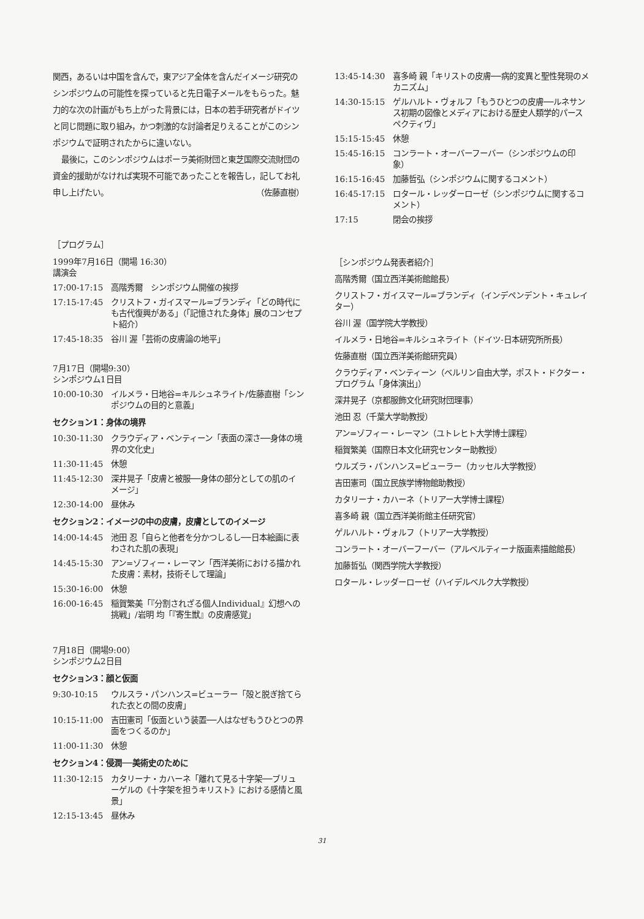関西，あるいは中国を含んで，東アジア全体を含んだイメージ研究のシンポジウムの可能性を探っていると先日電子メールをもらった。魅力的な次の計画がもち上がった背景には，日本の若手研究者がドイツと同じ問題に取り組み，かつ刺激的な討論者足りえることがこのシンポジウムで証明されたからに違いない。
最後に，このシンポジウムはポーラ美術財団と東芝国際交流財団の資金的援助がなければ実現不可能であったことを報告し，記してお礼申し上げたい。 （佐藤直樹）
［プログラム］
1999年7月16日（開場 16:30）
講演会
17:00-17:15 高階秀爾　シンポジウム開催の挨拶
17:15-17:45 クリストフ・ガイスマール=ブランディ「どの時代にも古代復興がある」（「記憶された身体」展のコンセプト紹介）
17:45-18:35 谷川 渥「芸術の皮膚論の地平」
7月17日（開場9:30）
シンポジウム1日目
10:00-10:30 イルメラ・日地谷=キルシュネライト/佐藤直樹「シンポジウムの目的と意義」
セクション1：身体の境界
10:30-11:30 クラウディア・ベンティーン「表面の深さ──身体の境界の文化史」
11:30-11:45 休憩
11:45-12:30 深井晃子「皮膚と被服──身体の部分としての肌のイメージ」
12:30-14:00 昼休み
セクション2：イメージの中の皮膚，皮膚としてのイメージ
14:00-14:45 池田 忍「自らと他者を分かつしるし──日本絵画に表わされた肌の表現」
14:45-15:30 アン=ゾフィー・レーマン「西洋美術における描かれた皮膚：素材，技術そして理論」
15:30-16:00 休憩
16:00-16:45 稲賀繁美「『分割されざる個人Individual』幻想への挑戦」/岩明 均「『寄生獣』の皮膚感覚」
7月18日（開場9:00）
シンポジウム2日目
セクション3：顔と仮面
9:30-10:15 ウルスラ・パンハンス=ビューラー「殻と脱ぎ捨てられた衣との間の皮膚」
10:15-11:00 吉田憲司「仮面という装置──人はなぜもうひとつの界面をつくるのか」
11:00-11:30 休憩
セクション4：侵潤──美術史のために
11:30-12:15 カタリーナ・カハーネ「離れて見る十字架──ブリューゲルの《十字架を担うキリスト》における感情と風景」
12:15-13:45 昼休み
13:45-14:30 喜多崎 親「キリストの皮膚──病的変異と聖性発現のメカニズム」
14:30-15:15 ゲルハルト・ヴォルフ「もうひとつの皮膚──ルネサンス初期の図像とメディアにおける歴史人類学的パースペクティヴ」
15:15-15:45 休憩
15:45-16:15 コンラート・オーバーフーバー（シンポジウムの印象）
16:15-16:45 加藤哲弘（シンポジウムに関するコメント）
16:45-17:15 ロタール・レッダーローゼ（シンポジウムに関するコメント）
17:15 閉会の挨拶
［シンポジウム発表者紹介］
高階秀爾（国立西洋美術館館長）
クリストフ・ガイスマール=ブランディ（インデペンデント・キュレイター）
谷川 渥（国学院大学教授）
イルメラ・日地谷=キルシュネライト（ドイツ-日本研究所所長）
佐藤直樹（国立西洋美術館研究員）
クラウディア・ベンティーン（ベルリン自由大学，ポスト・ドクター・プログラム「身体演出」）
深井晃子（京都服飾文化研究財団理事）
池田 忍（千葉大学助教授）
アン=ゾフィー・レーマン（ユトレヒト大学博士課程）
稲賀繁美（国際日本文化研究センター助教授）
ウルズラ・パンハンス=ビューラー（カッセル大学教授）
吉田憲司（国立民族学博物館助教授）
カタリーナ・カハーネ（トリアー大学博士課程）
喜多崎 親（国立西洋美術館主任研究官）
ゲルハルト・ヴォルフ（トリアー大学教授）
コンラート・オーバーフーバー（アルベルティーナ版画素描館館長）
加藤哲弘（関西学院大学教授）
ロタール・レッダーローゼ（ハイデルベルク大学教授）
31